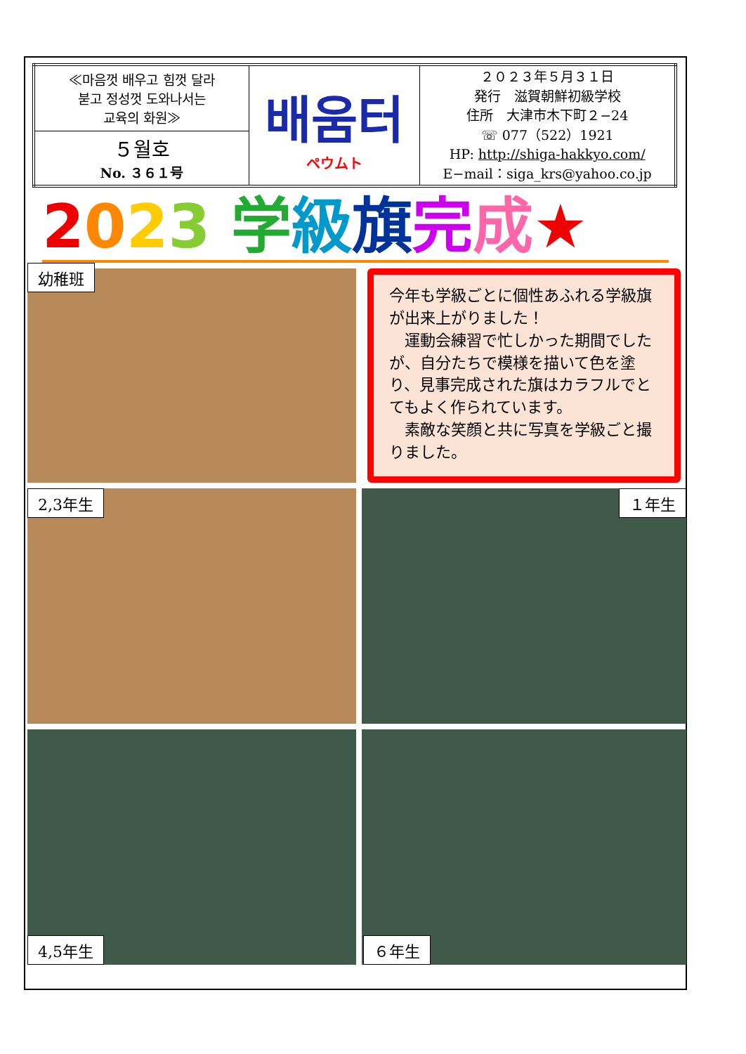| ≪마음껏 배우고 힘껏 달라 붇고 정성껏 도와나서는 교육의 화원≫ | 배움터 ペウムト | ２０２３年５月３１日 発行 滋賀朝鮮初級学校 住所 大津市木下町２−24 ☏ 077（522）1921 HP: http://shiga-hakkyo.com/ E−mail：siga_krs@yahoo.co.jp |
| ５월호 No. ３６１号 | | |
2023 学級旗完成★
幼稚班
今年も学級ごとに個性あふれる学級旗が出来上がりました！
　運動会練習で忙しかった期間でしたが、自分たちで模様を描いて色を塗り、見事完成された旗はカラフルでとてもよく作られています。
　素敵な笑顔と共に写真を学級ごと撮りました。
2,3年生
１年生
4,5年生
６年生